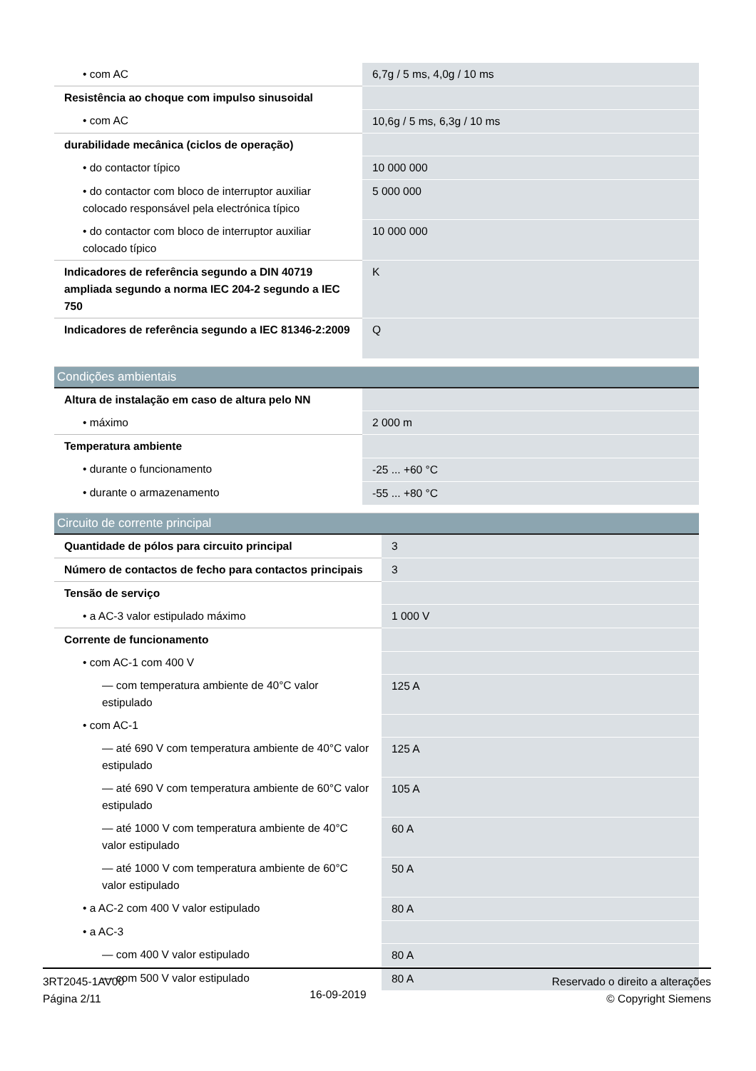| • com AC | 6,7g / 5 ms, 4,0g / 10 ms |
| Resistência ao choque com impulso sinusoidal | |
| • com AC | 10,6g / 5 ms, 6,3g / 10 ms |
| durabilidade mecânica (ciclos de operação) | |
| • do contactor típico | 10 000 000 |
| • do contactor com bloco de interruptor auxiliar colocado responsável pela electrónica típico | 5 000 000 |
| • do contactor com bloco de interruptor auxiliar colocado típico | 10 000 000 |
| Indicadores de referência segundo a DIN 40719 ampliada segundo a norma IEC 204-2 segundo a IEC 750 | K |
| Indicadores de referência segundo a IEC 81346-2:2009 | Q |
Condições ambientais
| Altura de instalação em caso de altura pelo NN | |
| • máximo | 2 000 m |
| Temperatura ambiente | |
| • durante o funcionamento | -25 ... +60 °C |
| • durante o armazenamento | -55 ... +80 °C |
Circuito de corrente principal
| Quantidade de pólos para circuito principal | 3 |
| Número de contactos de fecho para contactos principais | 3 |
| Tensão de serviço | |
| • a AC-3 valor estipulado máximo | 1 000 V |
| Corrente de funcionamento | |
| • com AC-1 com 400 V | |
| — com temperatura ambiente de 40°C valor estipulado | 125 A |
| • com AC-1 | |
| — até 690 V com temperatura ambiente de 40°C valor estipulado | 125 A |
| — até 690 V com temperatura ambiente de 60°C valor estipulado | 105 A |
| — até 1000 V com temperatura ambiente de 40°C valor estipulado | 60 A |
| — até 1000 V com temperatura ambiente de 60°C valor estipulado | 50 A |
| • a AC-2 com 400 V valor estipulado | 80 A |
| • a AC-3 | |
| — com 400 V valor estipulado | 80 A |
| — com 500 V valor estipulado | 80 A |
3RT2045-1AV00
Página 2/11
16-09-2019
Reservado o direito a alterações
© Copyright Siemens